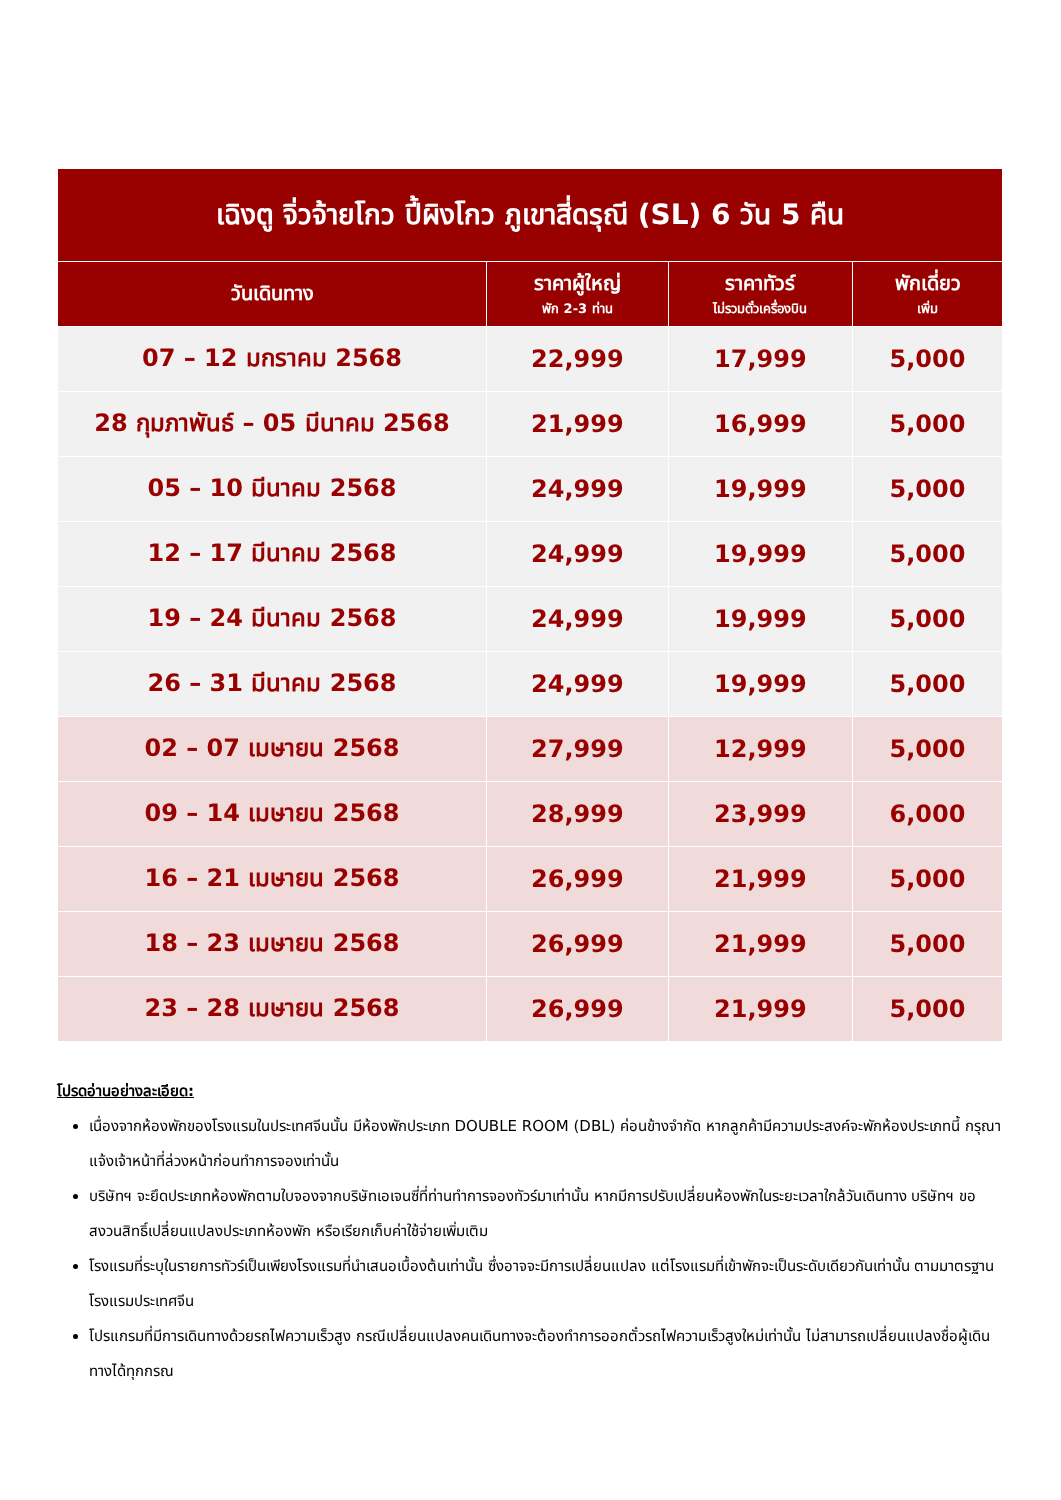| เฉิงตู จิ่วจ้ายโกว ปี้ผิงโกว ภูเขาสี่ดรุณี (SL) 6 วัน 5 คืน | | | |
| วันเดินทาง | ราคาผู้ใหญ่ พัก 2-3 ท่าน | ราคาทัวร์ ไม่รวมตั๋วเครื่องบิน | พักเดี่ยว เพิ่ม |
| 07 – 12 มกราคม 2568 | 22,999 | 17,999 | 5,000 |
| 28 กุมภาพันธ์ – 05 มีนาคม 2568 | 21,999 | 16,999 | 5,000 |
| 05 – 10 มีนาคม 2568 | 24,999 | 19,999 | 5,000 |
| 12 – 17 มีนาคม 2568 | 24,999 | 19,999 | 5,000 |
| 19 – 24 มีนาคม 2568 | 24,999 | 19,999 | 5,000 |
| 26 – 31 มีนาคม 2568 | 24,999 | 19,999 | 5,000 |
| 02 – 07 เมษายน 2568 | 27,999 | 12,999 | 5,000 |
| 09 – 14 เมษายน 2568 | 28,999 | 23,999 | 6,000 |
| 16 – 21 เมษายน 2568 | 26,999 | 21,999 | 5,000 |
| 18 – 23 เมษายน 2568 | 26,999 | 21,999 | 5,000 |
| 23 – 28 เมษายน 2568 | 26,999 | 21,999 | 5,000 |
โปรดอ่านอย่างละเอียด:
เนื่องจากห้องพักของโรงแรมในประเทศจีนนั้น มีห้องพักประเภท DOUBLE ROOM (DBL) ค่อนข้างจำกัด หากลูกค้ามีความประสงค์จะพักห้องประเภทนี้ กรุณาแจ้งเจ้าหน้าที่ล่วงหน้าก่อนทำการจองเท่านั้น
บริษัทฯ จะยึดประเภทห้องพักตามใบจองจากบริษัทเอเจนซี่ที่ท่านทำการจองทัวร์มาเท่านั้น หากมีการปรับเปลี่ยนห้องพักในระยะเวลาใกล้วันเดินทาง บริษัทฯ ขอสงวนสิทธิ์เปลี่ยนแปลงประเภทห้องพัก หรือเรียกเก็บค่าใช้จ่ายเพิ่มเติม
โรงแรมที่ระบุในรายการทัวร์เป็นเพียงโรงแรมที่นำเสนอเบื้องต้นเท่านั้น ซึ่งอาจจะมีการเปลี่ยนแปลง แต่โรงแรมที่เข้าพักจะเป็นระดับเดียวกันเท่านั้น ตามมาตรฐานโรงแรมประเทศจีน
โปรแกรมที่มีการเดินทางด้วยรถไฟความเร็วสูง กรณีเปลี่ยนแปลงคนเดินทางจะต้องทำการออกตั๋วรถไฟความเร็วสูงใหม่เท่านั้น ไม่สามารถเปลี่ยนแปลงชื่อผู้เดินทางได้ทุกกรณ